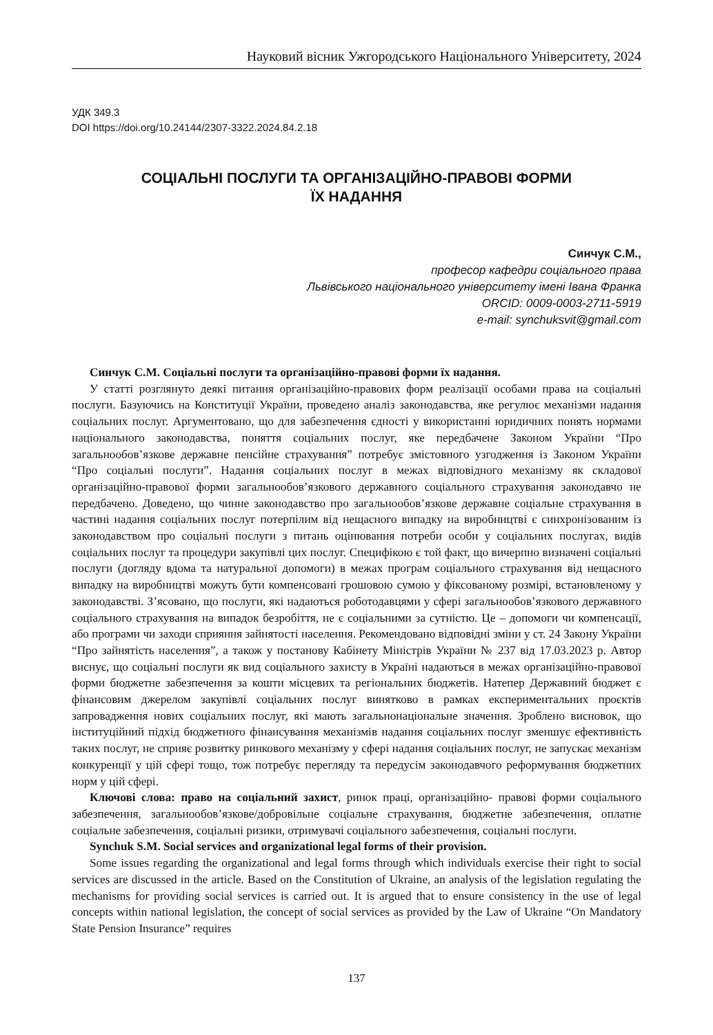Науковий вісник Ужгородського Національного Університету, 2024
УДК 349.3
DOI https://doi.org/10.24144/2307-3322.2024.84.2.18
СОЦІАЛЬНІ ПОСЛУГИ ТА ОРГАНІЗАЦІЙНО-ПРАВОВІ ФОРМИ
ЇХ НАДАННЯ
Синчук С.М.,
професор кафедри соціального права
Львівського національного університету імені Івана Франка
ORCID: 0009-0003-2711-5919
e-mail: synchuksvit@gmail.com
Синчук С.М. Соціальні послуги та організаційно-правові форми їх надання.
У статті розглянуто деякі питання організаційно-правових форм реалізації особами права на соціальні послуги. Базуючись на Конституції України, проведено аналіз законодавства, яке регулює механізми надання соціальних послуг. Аргументовано, що для забезпечення єдності у використанні юридичних понять нормами національного законодавства, поняття соціальних послуг, яке передбачене Законом України “Про загальнообов’язкове державне пенсійне страхування” потребує змістовного узгодження із Законом України “Про соціальні послуги”. Надання соціальних послуг в межах відповідного механізму як складової організаційно-правової форми загальнообов’язкового державного соціального страхування законодавчо не передбачено. Доведено, що чинне законодавство про загальнообов’язкове державне соціальне страхування в частині надання соціальних послуг потерпілим від нещасного випадку на виробництві є синхронізованим із законодавством про соціальні послуги з питань оцінювання потреби особи у соціальних послугах, видів соціальних послуг та процедури закупівлі цих послуг. Специфікою є той факт, що вичерпно визначені соціальні послуги (догляду вдома та натуральної допомоги) в межах програм соціального страхування від нещасного випадку на виробництві можуть бути компенсовані грошовою сумою у фіксованому розмірі, встановленому у законодавстві. З’ясовано, що послуги, які надаються роботодавцями у сфері загальнообов’язкового державного соціального страхування на випадок безробіття, не є соціальними за сутністю. Це – допомоги чи компенсації, або програми чи заходи сприяння зайнятості населення. Рекомендовано відповідні зміни у ст. 24 Закону України “Про зайнятість населення”, а також у постанову Кабінету Міністрів України № 237 від 17.03.2023 р. Автор виснує, що соціальні послуги як вид соціального захисту в Україні надаються в межах організаційно-правової форми бюджетне забезпечення за кошти місцевих та регіональних бюджетів. Натепер Державний бюджет є фінансовим джерелом закупівлі соціальних послуг винятково в рамках експериментальних проєктів запровадження нових соціальних послуг, які мають загальнонаціональне значення. Зроблено висновок, що інституційний підхід бюджетного фінансування механізмів надання соціальних послуг зменшує ефективність таких послуг, не сприяє розвитку ринкового механізму у сфері надання соціальних послуг, не запускає механізм конкуренції у цій сфері тощо, тож потребує перегляду та передусім законодавчого реформування бюджетних норм у цій сфері.
Ключові слова: право на соціальний захист, ринок праці, організаційно- правові форми соціального забезпечення, загальнообов’язкове/добровільне соціальне страхування, бюджетне забезпечення, оплатне соціальне забезпечення, соціальні ризики, отримувачі соціального забезпечення, соціальні послуги.
Synchuk S.M. Social services and organizational legal forms of their provision.
Some issues regarding the organizational and legal forms through which individuals exercise their right to social services are discussed in the article. Based on the Constitution of Ukraine, an analysis of the legislation regulating the mechanisms for providing social services is carried out. It is argued that to ensure consistency in the use of legal concepts within national legislation, the concept of social services as provided by the Law of Ukraine “On Mandatory State Pension Insurance” requires
137